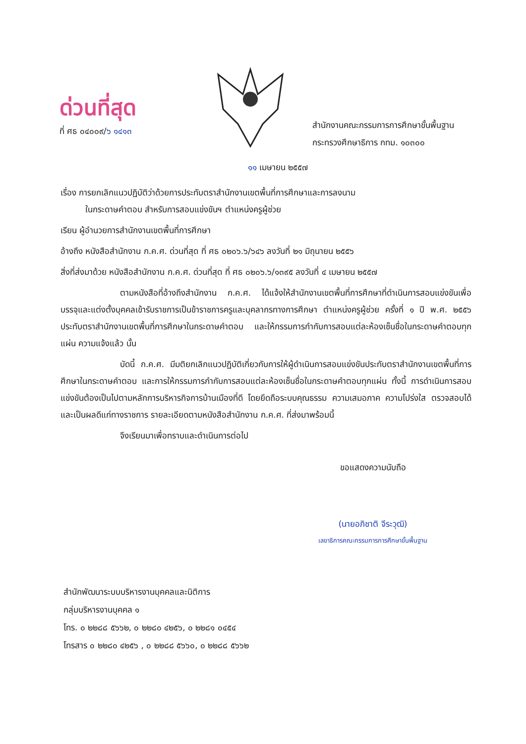ด่วนที่สุด
ที่ ศธ ๐๔๐๐๙/๖ ๑๔๑๓
สำนักงานคณะกรรมการการศึกษาขั้นพื้นฐาน
กระทรวงศึกษาธิการ กทม. ๑๐๓๐๐
๑๑ เมษายน ๒๕๕๗
เรื่อง การยกเลิกแนวปฏิบัติว่าด้วยการประทับตราสำนักงานเขตพื้นที่การศึกษาและการลงนาม
ในกระดาษคำตอบ สำหรับการสอบแข่งขันฯ ตำแหน่งครูผู้ช่วย
เรียน ผู้อำนวยการสำนักงานเขตพื้นที่การศึกษา
อ้างถึง หนังสือสำนักงาน ก.ค.ศ. ด่วนที่สุด ที่ ศธ ๐๒๐๖.๖/๖๔๖ ลงวันที่ ๒๑ มิถุนายน ๒๕๕๖
สิ่งที่ส่งมาด้วย หนังสือสำนักงาน ก.ค.ศ. ด่วนที่สุด ที่ ศธ ๐๒๐๖.๖/๑๓๙๕ ลงวันที่ ๔ เมษายน ๒๕๕๗
ตามหนังสือที่อ้างถึงสำนักงาน ก.ค.ศ. ได้แจ้งให้สำนักงานเขตพื้นที่การศึกษาที่ดำเนินการสอบแข่งขันเพื่อบรรจุและแต่งตั้งบุคคลเข้ารับราชการเป็นข้าราชการครูและบุคลากรทางการศึกษา ตำแหน่งครูผู้ช่วย ครั้งที่ ๑ ปี พ.ศ. ๒๕๕๖ ประทับตราสำนักงานเขตพื้นที่การศึกษาในกระดาษคำตอบ และให้กรรมการกำกับการสอบแต่ละห้องเซ็นชื่อในกระดาษคำตอบทุกแผ่น ความแจ้งแล้ว นั้น
บัดนี้ ก.ค.ศ. มีมติยกเลิกแนวปฏิบัติเกี่ยวกับการให้ผู้ดำเนินการสอบแข่งขันประทับตราสำนักงานเขตพื้นที่การศึกษาในกระดาษคำตอบ และการให้กรรมการกำกับการสอบแต่ละห้องเซ็นชื่อในกระดาษคำตอบทุกแผ่น ทั้งนี้ การดำเนินการสอบแข่งขันต้องเป็นไปตามหลักการบริหารกิจการบ้านเมืองที่ดี โดยยึดถือระบบคุณธรรม ความเสมอภาค ความโปร่งใส ตรวจสอบได้ และเป็นผลดีแก่ทางราชการ รายละเอียดตามหนังสือสำนักงาน ก.ค.ศ. ที่ส่งมาพร้อมนี้
จึงเรียนมาเพื่อทราบและดำเนินการต่อไป
ขอแสดงความนับถือ
(นายอภิชาติ จีระวุฒิ)
เลขาธิการคณะกรรมการการศึกษาขั้นพื้นฐาน
สำนักพัฒนาระบบบริหารงานบุคคลและนิติการ
กลุ่มบริหารงานบุคคล ๑
โทร. ๐ ๒๒๘๘ ๕๖๖๒, ๐ ๒๒๘๐ ๔๒๕๖, ๐ ๒๒๘๑ ๐๔๕๔
โทรสาร ๐ ๒๒๘๐ ๔๒๕๖ , ๐ ๒๒๘๘ ๕๖๖๐, ๐ ๒๒๘๘ ๕๖๖๒